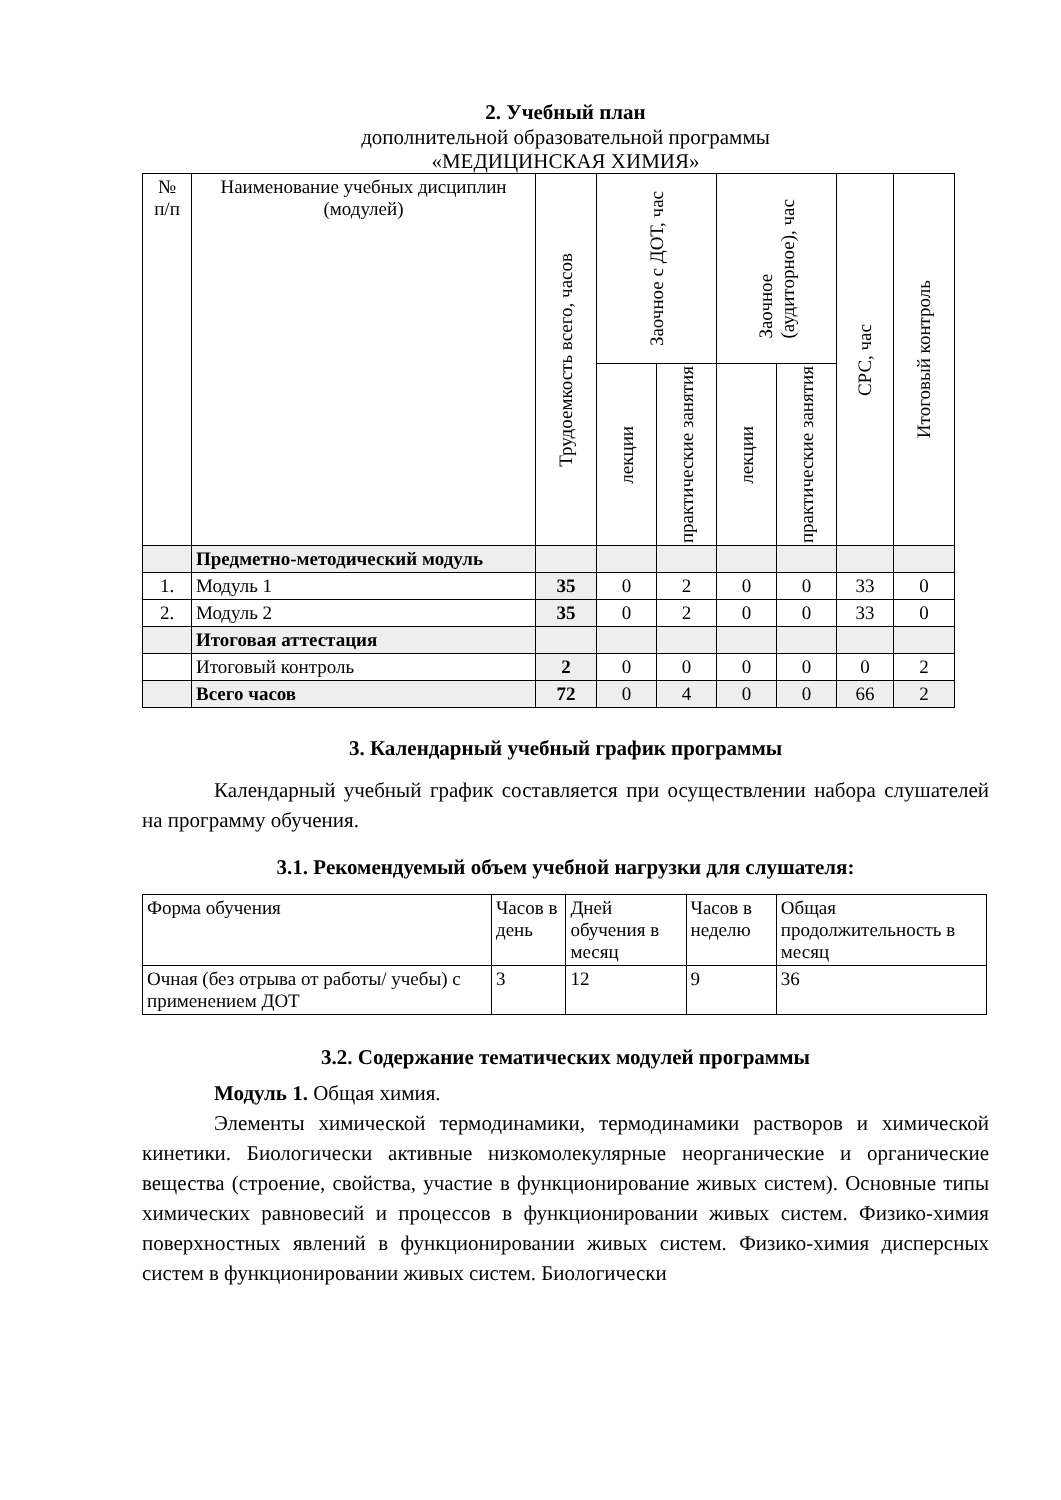2. Учебный план
дополнительной образовательной программы
«МЕДИЦИНСКАЯ ХИМИЯ»
| № п/п | Наименование учебных дисциплин (модулей) | Трудоемкость всего, часов | Заочное с ДОТ, час | | Заочное (аудиторное), час | | СРС, час | Итоговый контроль |
| --- | --- | --- | --- | --- | --- | --- | --- | --- |
| | | | лекции | практические занятия | лекции | практические занятия | | |
| | Предметно-методический модуль | | | | | | | |
| 1. | Модуль 1 | 35 | 0 | 2 | 0 | 0 | 33 | 0 |
| 2. | Модуль 2 | 35 | 0 | 2 | 0 | 0 | 33 | 0 |
| | Итоговая аттестация | | | | | | | |
| | Итоговый контроль | 2 | 0 | 0 | 0 | 0 | 0 | 2 |
| | Всего часов | 72 | 0 | 4 | 0 | 0 | 66 | 2 |
3. Календарный учебный график программы
Календарный учебный график составляется при осуществлении набора слушателей на программу обучения.
3.1. Рекомендуемый объем учебной нагрузки для слушателя:
| Форма обучения | Часов в день | Дней обучения в месяц | Часов в неделю | Общая продолжительность в месяц |
| Очная (без отрыва от работы/ учебы) с применением ДОТ | 3 | 12 | 9 | 36 |
3.2. Содержание тематических модулей программы
Модуль 1. Общая химия.
Элементы химической термодинамики, термодинамики растворов и химической кинетики. Биологически активные низкомолекулярные неорганические и органические вещества (строение, свойства, участие в функционирование живых систем). Основные типы химических равновесий и процессов в функционировании живых систем. Физико-химия поверхностных явлений в функционировании живых систем. Физико-химия дисперсных систем в функционировании живых систем. Биологически